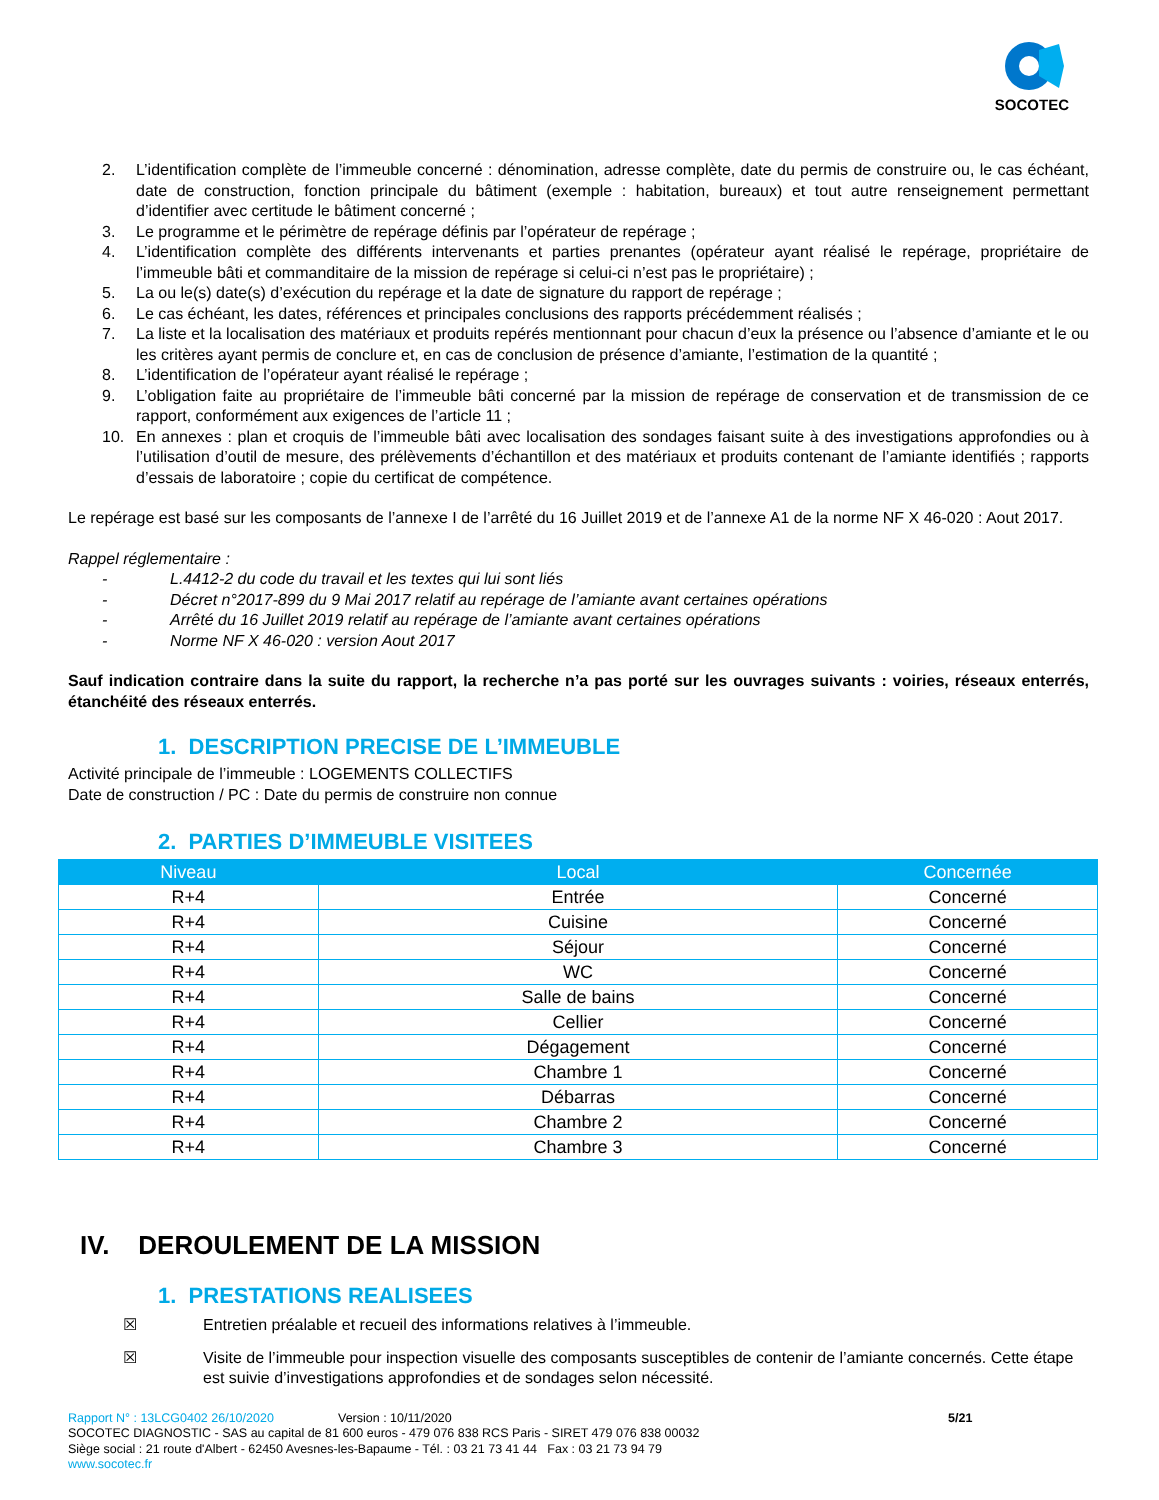SOCOTEC
2. L’identification complète de l’immeuble concerné : dénomination, adresse complète, date du permis de construire ou, le cas échéant, date de construction, fonction principale du bâtiment (exemple : habitation, bureaux) et tout autre renseignement permettant d’identifier avec certitude le bâtiment concerné ;
3. Le programme et le périmètre de repérage définis par l’opérateur de repérage ;
4. L’identification complète des différents intervenants et parties prenantes (opérateur ayant réalisé le repérage, propriétaire de l’immeuble bâti et commanditaire de la mission de repérage si celui-ci n’est pas le propriétaire) ;
5. La ou le(s) date(s) d’exécution du repérage et la date de signature du rapport de repérage ;
6. Le cas échéant, les dates, références et principales conclusions des rapports précédemment réalisés ;
7. La liste et la localisation des matériaux et produits repérés mentionnant pour chacun d’eux la présence ou l’absence d’amiante et le ou les critères ayant permis de conclure et, en cas de conclusion de présence d’amiante, l’estimation de la quantité ;
8. L’identification de l’opérateur ayant réalisé le repérage ;
9. L’obligation faite au propriétaire de l’immeuble bâti concerné par la mission de repérage de conservation et de transmission de ce rapport, conformément aux exigences de l’article 11 ;
10. En annexes : plan et croquis de l’immeuble bâti avec localisation des sondages faisant suite à des investigations approfondies ou à l’utilisation d’outil de mesure, des prélèvements d’échantillon et des matériaux et produits contenant de l’amiante identifiés ; rapports d’essais de laboratoire ; copie du certificat de compétence.
Le repérage est basé sur les composants de l’annexe I de l’arrêté du 16 Juillet 2019 et de l’annexe A1 de la norme NF X 46-020 : Aout 2017.
Rappel réglementaire :
- L.4412-2 du code du travail et les textes qui lui sont liés
- Décret n°2017-899 du 9 Mai 2017 relatif au repérage de l’amiante avant certaines opérations
- Arrêté du 16 Juillet 2019 relatif au repérage de l’amiante avant certaines opérations
- Norme NF X 46-020 : version Aout 2017
Sauf indication contraire dans la suite du rapport, la recherche n’a pas porté sur les ouvrages suivants : voiries, réseaux enterrés, étanchéité des réseaux enterrés.
1. DESCRIPTION PRECISE DE L’IMMEUBLE
Activité principale de l’immeuble : LOGEMENTS COLLECTIFS
Date de construction / PC : Date du permis de construire non connue
2. PARTIES D’IMMEUBLE VISITEES
| Niveau | Local | Concernée |
| --- | --- | --- |
| R+4 | Entrée | Concerné |
| R+4 | Cuisine | Concerné |
| R+4 | Séjour | Concerné |
| R+4 | WC | Concerné |
| R+4 | Salle de bains | Concerné |
| R+4 | Cellier | Concerné |
| R+4 | Dégagement | Concerné |
| R+4 | Chambre 1 | Concerné |
| R+4 | Débarras | Concerné |
| R+4 | Chambre 2 | Concerné |
| R+4 | Chambre 3 | Concerné |
IV. DEROULEMENT DE LA MISSION
1. PRESTATIONS REALISEES
☒ Entretien préalable et recueil des informations relatives à l’immeuble.
☒ Visite de l’immeuble pour inspection visuelle des composants susceptibles de contenir de l’amiante concernés. Cette étape est suivie d’investigations approfondies et de sondages selon nécessité.
Rapport N° : 13LCG0402 26/10/2020 Version : 10/11/2020 5/21
SOCOTEC DIAGNOSTIC - SAS au capital de 81 600 euros - 479 076 838 RCS Paris - SIRET 479 076 838 00032
Siège social : 21 route d'Albert - 62450 Avesnes-les-Bapaume - Tél. : 03 21 73 41 44 Fax : 03 21 73 94 79
www.socotec.fr